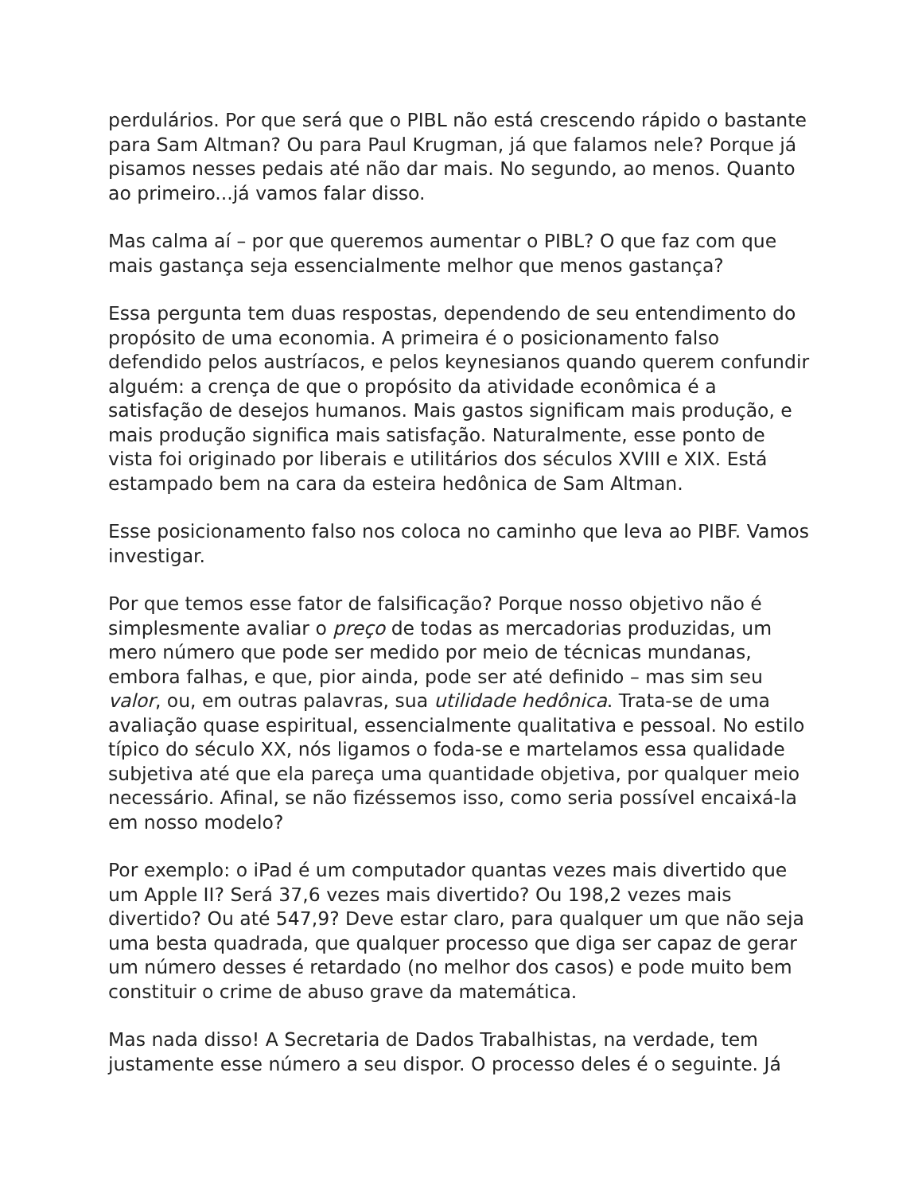perdulários. Por que será que o PIBL não está crescendo rápido o bastante para Sam Altman? Ou para Paul Krugman, já que falamos nele? Porque já pisamos nesses pedais até não dar mais. No segundo, ao menos. Quanto ao primeiro...já vamos falar disso.
Mas calma aí – por que queremos aumentar o PIBL? O que faz com que mais gastança seja essencialmente melhor que menos gastança?
Essa pergunta tem duas respostas, dependendo de seu entendimento do propósito de uma economia. A primeira é o posicionamento falso defendido pelos austríacos, e pelos keynesianos quando querem confundir alguém: a crença de que o propósito da atividade econômica é a satisfação de desejos humanos. Mais gastos significam mais produção, e mais produção significa mais satisfação. Naturalmente, esse ponto de vista foi originado por liberais e utilitários dos séculos XVIII e XIX. Está estampado bem na cara da esteira hedônica de Sam Altman.
Esse posicionamento falso nos coloca no caminho que leva ao PIBF. Vamos investigar.
Por que temos esse fator de falsificação? Porque nosso objetivo não é simplesmente avaliar o preço de todas as mercadorias produzidas, um mero número que pode ser medido por meio de técnicas mundanas, embora falhas, e que, pior ainda, pode ser até definido – mas sim seu valor, ou, em outras palavras, sua utilidade hedônica. Trata-se de uma avaliação quase espiritual, essencialmente qualitativa e pessoal. No estilo típico do século XX, nós ligamos o foda-se e martelamos essa qualidade subjetiva até que ela pareça uma quantidade objetiva, por qualquer meio necessário. Afinal, se não fizéssemos isso, como seria possível encaixá-la em nosso modelo?
Por exemplo: o iPad é um computador quantas vezes mais divertido que um Apple II? Será 37,6 vezes mais divertido? Ou 198,2 vezes mais divertido? Ou até 547,9? Deve estar claro, para qualquer um que não seja uma besta quadrada, que qualquer processo que diga ser capaz de gerar um número desses é retardado (no melhor dos casos) e pode muito bem constituir o crime de abuso grave da matemática.
Mas nada disso! A Secretaria de Dados Trabalhistas, na verdade, tem justamente esse número a seu dispor. O processo deles é o seguinte. Já